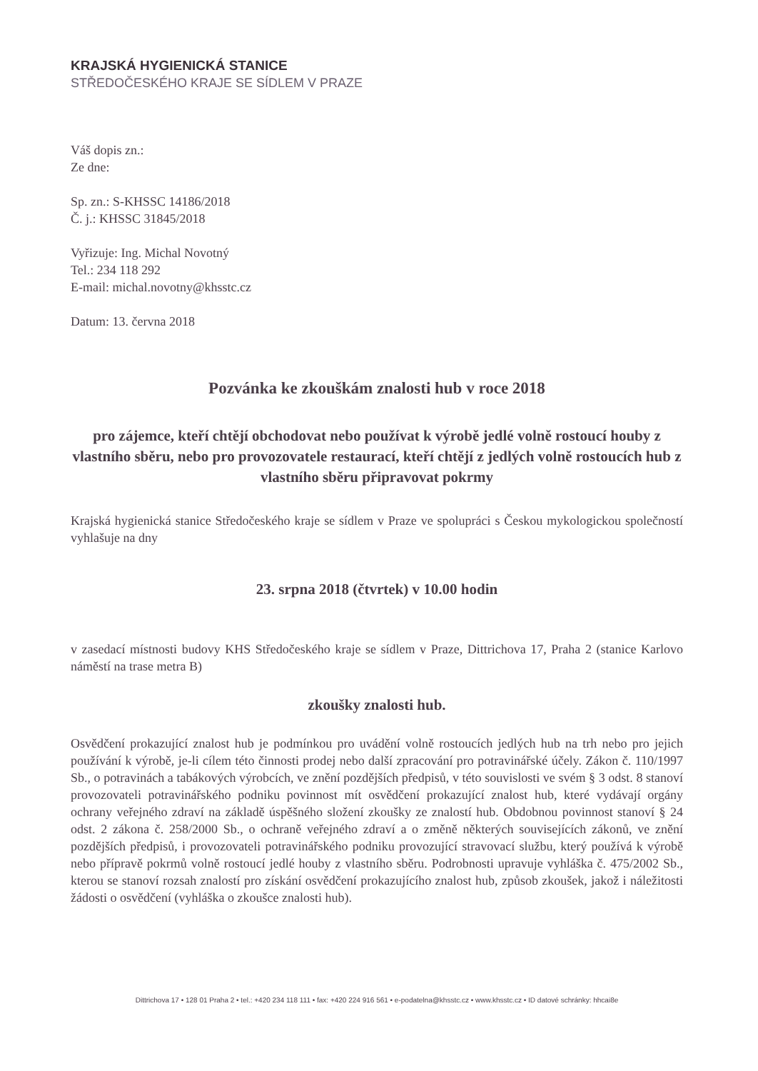KRAJSKÁ HYGIENICKÁ STANICE
STŘEDOČESKÉHO KRAJE SE SÍDLEM V PRAZE
Váš dopis zn.:
Ze dne:
Sp. zn.: S-KHSSC 14186/2018
Č. j.: KHSSC 31845/2018
Vyřizuje: Ing. Michal Novotný
Tel.: 234 118 292
E-mail: michal.novotny@khsstc.cz
Datum: 13. června 2018
Pozvánka ke zkouškám znalosti hub v roce 2018
pro zájemce, kteří chtějí obchodovat nebo používat k výrobě jedlé volně rostoucí houby z vlastního sběru, nebo pro provozovatele restaurací, kteří chtějí z jedlých volně rostoucích hub z vlastního sběru připravovat pokrmy
Krajská hygienická stanice Středočeského kraje se sídlem v Praze ve spolupráci s Českou mykologickou společností vyhlašuje na dny
23. srpna 2018 (čtvrtek) v 10.00 hodin
v zasedací místnosti budovy KHS Středočeského kraje se sídlem v Praze, Dittrichova 17, Praha 2 (stanice Karlovo náměstí na trase metra B)
zkoušky znalosti hub.
Osvědčení prokazující znalost hub je podmínkou pro uvádění volně rostoucích jedlých hub na trh nebo pro jejich používání k výrobě, je-li cílem této činnosti prodej nebo další zpracování pro potravinářské účely. Zákon č. 110/1997 Sb., o potravinách a tabákových výrobcích, ve znění pozdějších předpisů, v této souvislosti ve svém § 3 odst. 8 stanoví provozovateli potravinářského podniku povinnost mít osvědčení prokazující znalost hub, které vydávají orgány ochrany veřejného zdraví na základě úspěšného složení zkoušky ze znalostí hub. Obdobnou povinnost stanoví § 24 odst. 2 zákona č. 258/2000 Sb., o ochraně veřejného zdraví a o změně některých souvisejících zákonů, ve znění pozdějších předpisů, i provozovateli potravinářského podniku provozující stravovací službu, který používá k výrobě nebo přípravě pokrmů volně rostoucí jedlé houby z vlastního sběru. Podrobnosti upravuje vyhláška č. 475/2002 Sb., kterou se stanoví rozsah znalostí pro získání osvědčení prokazujícího znalost hub, způsob zkoušek, jakož i náležitosti žádosti o osvědčení (vyhláška o zkoušce znalosti hub).
Dittrichova 17 • 128 01 Praha 2 • tel.: +420 234 118 111 • fax: +420 224 916 561 • e-podatelna@khsstc.cz • www.khsstc.cz • ID datové schránky: hhcai8e